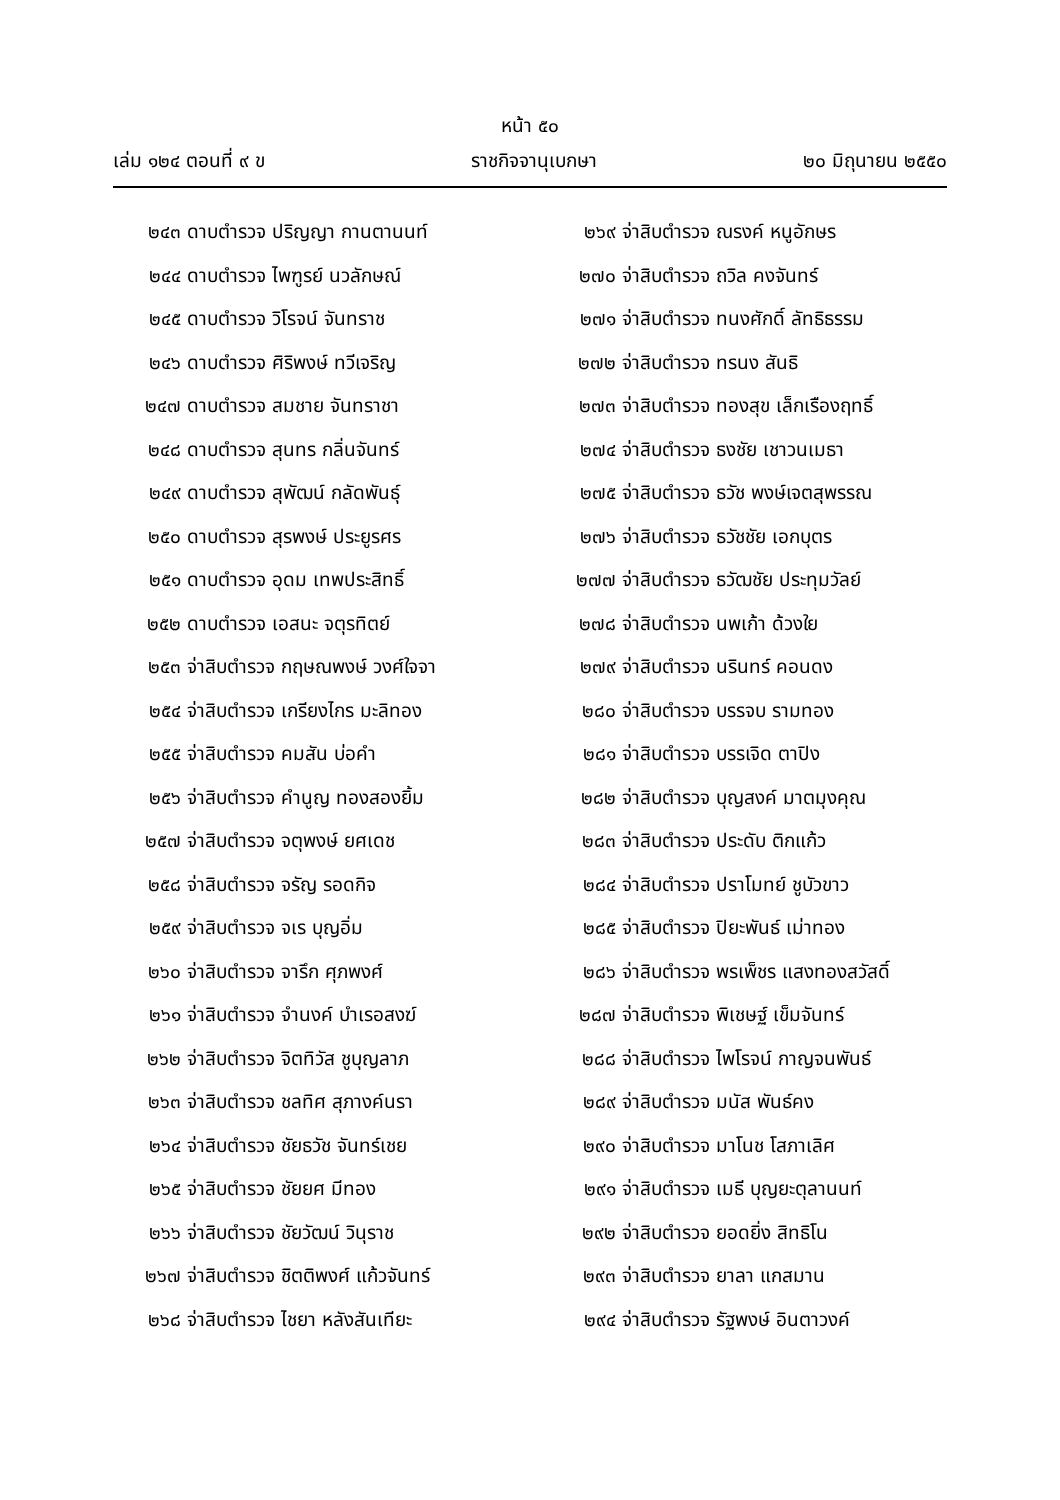หน้า ๕๐
เล่ม ๑๒๔ ตอนที่ ๙ ข ราชกิจจานุเบกษา ๒๐ มิถุนายน ๒๕๕๐
๒๔๓ ดาบตำรวจ ปริญญา กานตานนท์
๒๔๔ ดาบตำรวจ ไพฑูรย์ นวลักษณ์
๒๔๕ ดาบตำรวจ วิโรจน์ จันทราช
๒๔๖ ดาบตำรวจ ศิริพงษ์ ทวีเจริญ
๒๔๗ ดาบตำรวจ สมชาย จันทราชา
๒๔๘ ดาบตำรวจ สุนทร กลิ่นจันทร์
๒๔๙ ดาบตำรวจ สุพัฒน์ กลัดพันธุ์
๒๕๐ ดาบตำรวจ สุรพงษ์ ประยูรศร
๒๕๑ ดาบตำรวจ อุดม เทพประสิทธิ์
๒๕๒ ดาบตำรวจ เอสนะ จตุรทิตย์
๒๕๓ จ่าสิบตำรวจ กฤษณพงษ์ วงศ์ใจจา
๒๕๔ จ่าสิบตำรวจ เกรียงไกร มะลิทอง
๒๕๕ จ่าสิบตำรวจ คมสัน บ่อคำ
๒๕๖ จ่าสิบตำรวจ คำนูญ ทองสองยิ้ม
๒๕๗ จ่าสิบตำรวจ จตุพงษ์ ยศเดช
๒๕๘ จ่าสิบตำรวจ จรัญ รอดกิจ
๒๕๙ จ่าสิบตำรวจ จเร บุญอิ่ม
๒๖๐ จ่าสิบตำรวจ จารึก ศุภพงศ์
๒๖๑ จ่าสิบตำรวจ จำนงค์ บำเรอสงฆ์
๒๖๒ จ่าสิบตำรวจ จิตทิวัส ชูบุญลาภ
๒๖๓ จ่าสิบตำรวจ ชลทิศ สุภางค์นรา
๒๖๔ จ่าสิบตำรวจ ชัยธวัช จันทร์เชย
๒๖๕ จ่าสิบตำรวจ ชัยยศ มีทอง
๒๖๖ จ่าสิบตำรวจ ชัยวัฒน์ วินุราช
๒๖๗ จ่าสิบตำรวจ ชิตติพงศ์ แก้วจันทร์
๒๖๘ จ่าสิบตำรวจ ไชยา หลังสันเทียะ
๒๖๙ จ่าสิบตำรวจ ณรงค์ หนูอักษร
๒๗๐ จ่าสิบตำรวจ ถวิล คงจันทร์
๒๗๑ จ่าสิบตำรวจ ทนงศักดิ์ ลัทธิธรรม
๒๗๒ จ่าสิบตำรวจ ทรนง สันธิ
๒๗๓ จ่าสิบตำรวจ ทองสุข เล็กเรืองฤทธิ์
๒๗๔ จ่าสิบตำรวจ ธงชัย เชาวนเมธา
๒๗๕ จ่าสิบตำรวจ ธวัช พงษ์เจตสุพรรณ
๒๗๖ จ่าสิบตำรวจ ธวัชชัย เอกบุตร
๒๗๗ จ่าสิบตำรวจ ธวัฒชัย ประทุมวัลย์
๒๗๘ จ่าสิบตำรวจ นพเก้า ด้วงใย
๒๗๙ จ่าสิบตำรวจ นรินทร์ คอนดง
๒๘๐ จ่าสิบตำรวจ บรรจบ รามทอง
๒๘๑ จ่าสิบตำรวจ บรรเจิด ตาปิง
๒๘๒ จ่าสิบตำรวจ บุญสงค์ มาตมุงคุณ
๒๘๓ จ่าสิบตำรวจ ประดับ ติกแก้ว
๒๘๔ จ่าสิบตำรวจ ปราโมทย์ ชูบัวขาว
๒๘๕ จ่าสิบตำรวจ ปิยะพันธ์ เม่าทอง
๒๘๖ จ่าสิบตำรวจ พรเพ็ชร แสงทองสวัสดิ์
๒๘๗ จ่าสิบตำรวจ พิเชษฐ์ เข็มจันทร์
๒๘๘ จ่าสิบตำรวจ ไพโรจน์ กาญจนพันธ์
๒๘๙ จ่าสิบตำรวจ มนัส พันธ์คง
๒๙๐ จ่าสิบตำรวจ มาโนช โสภาเลิศ
๒๙๑ จ่าสิบตำรวจ เมธี บุญยะตุลานนท์
๒๙๒ จ่าสิบตำรวจ ยอดยิ่ง สิทธิโน
๒๙๓ จ่าสิบตำรวจ ยาลา แกสมาน
๒๙๔ จ่าสิบตำรวจ รัฐพงษ์ อินตาวงค์